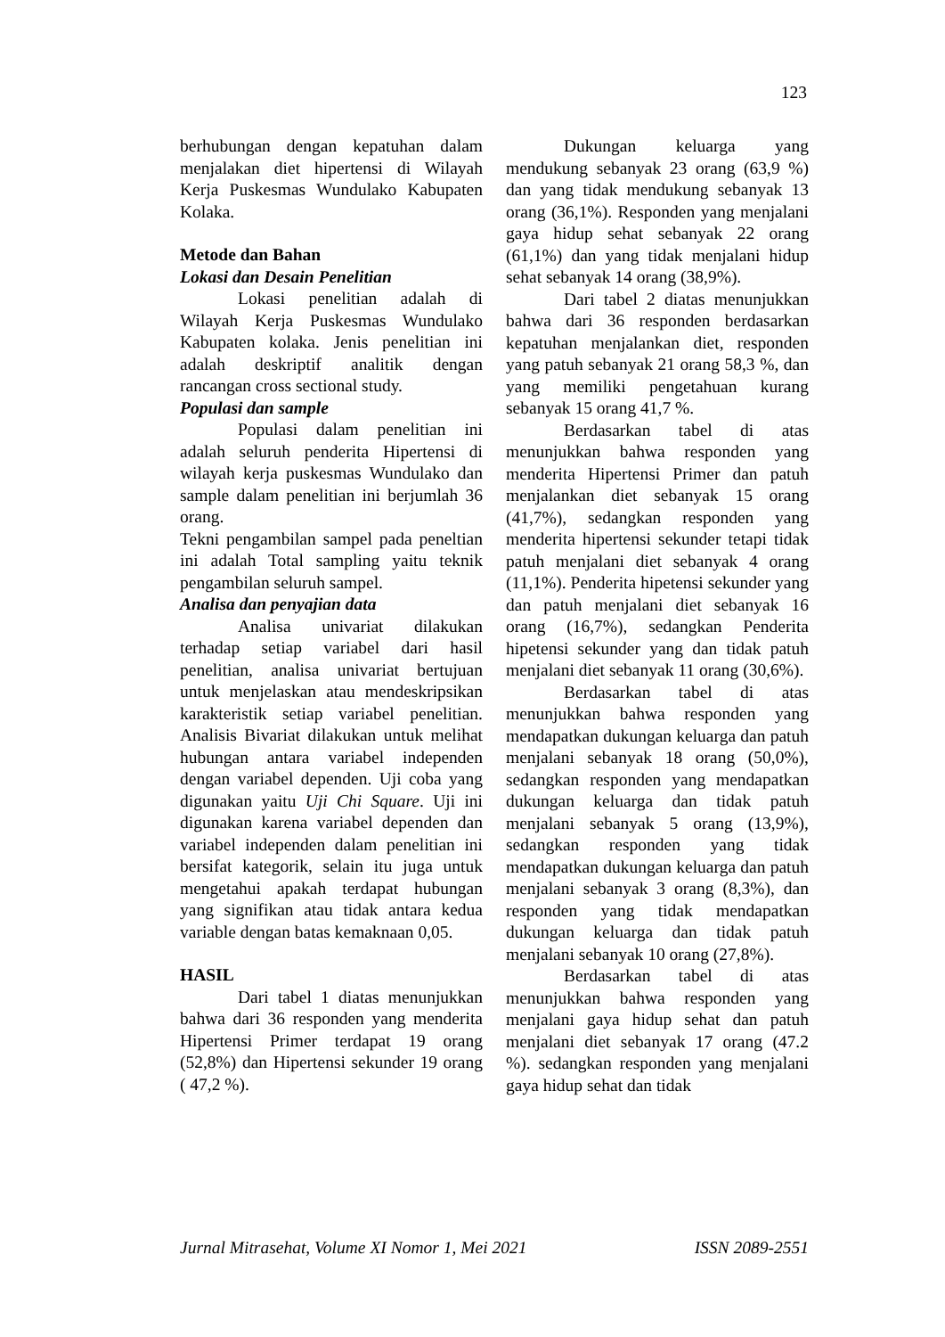123
berhubungan dengan kepatuhan dalam menjalakan diet hipertensi di Wilayah Kerja Puskesmas Wundulako Kabupaten Kolaka.
Metode dan Bahan
Lokasi dan Desain Penelitian
Lokasi penelitian adalah di Wilayah Kerja Puskesmas Wundulako Kabupaten kolaka. Jenis penelitian ini adalah deskriptif analitik dengan rancangan cross sectional study.
Populasi dan sample
Populasi dalam penelitian ini adalah seluruh penderita Hipertensi di wilayah kerja puskesmas Wundulako dan sample dalam penelitian ini berjumlah 36 orang.
Tekni pengambilan sampel pada peneltian ini adalah Total sampling yaitu teknik pengambilan seluruh sampel.
Analisa dan penyajian data
Analisa univariat dilakukan terhadap setiap variabel dari hasil penelitian, analisa univariat bertujuan untuk menjelaskan atau mendeskripsikan karakteristik setiap variabel penelitian. Analisis Bivariat dilakukan untuk melihat hubungan antara variabel independen dengan variabel dependen. Uji coba yang digunakan yaitu Uji Chi Square. Uji ini digunakan karena variabel dependen dan variabel independen dalam penelitian ini bersifat kategorik, selain itu juga untuk mengetahui apakah terdapat hubungan yang signifikan atau tidak antara kedua variable dengan batas kemaknaan 0,05.
HASIL
Dari tabel 1 diatas menunjukkan bahwa dari 36 responden yang menderita Hipertensi Primer terdapat 19 orang (52,8%) dan Hipertensi sekunder 19 orang ( 47,2 %).
Dukungan keluarga yang mendukung sebanyak 23 orang (63,9 %) dan yang tidak mendukung sebanyak 13 orang (36,1%). Responden yang menjalani gaya hidup sehat sebanyak 22 orang (61,1%) dan yang tidak menjalani hidup sehat sebanyak 14 orang (38,9%).
Dari tabel 2 diatas menunjukkan bahwa dari 36 responden berdasarkan kepatuhan menjalankan diet, responden yang patuh sebanyak 21 orang 58,3 %, dan yang memiliki pengetahuan kurang sebanyak 15 orang 41,7 %.
Berdasarkan tabel di atas menunjukkan bahwa responden yang menderita Hipertensi Primer dan patuh menjalankan diet sebanyak 15 orang (41,7%), sedangkan responden yang menderita hipertensi sekunder tetapi tidak patuh menjalani diet sebanyak 4 orang (11,1%). Penderita hipetensi sekunder yang dan patuh menjalani diet sebanyak 16 orang (16,7%), sedangkan Penderita hipetensi sekunder yang dan tidak patuh menjalani diet sebanyak 11 orang (30,6%).
Berdasarkan tabel di atas menunjukkan bahwa responden yang mendapatkan dukungan keluarga dan patuh menjalani sebanyak 18 orang (50,0%), sedangkan responden yang mendapatkan dukungan keluarga dan tidak patuh menjalani sebanyak 5 orang (13,9%), sedangkan responden yang tidak mendapatkan dukungan keluarga dan patuh menjalani sebanyak 3 orang (8,3%), dan responden yang tidak mendapatkan dukungan keluarga dan tidak patuh menjalani sebanyak 10 orang (27,8%).
Berdasarkan tabel di atas menunjukkan bahwa responden yang menjalani gaya hidup sehat dan patuh menjalani diet sebanyak 17 orang (47.2 %). sedangkan responden yang menjalani gaya hidup sehat dan tidak
Jurnal Mitrasehat, Volume XI Nomor 1, Mei 2021 ISSN 2089-2551